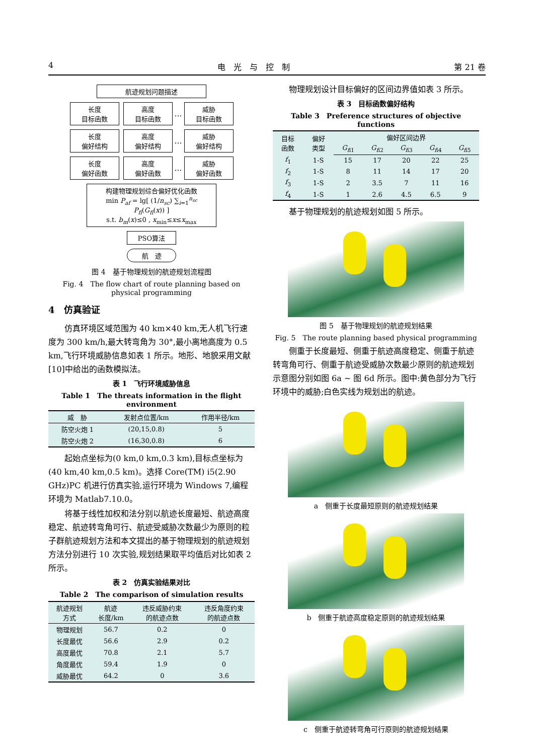4 电　光　与　控　制 第 21 卷
航迹规划问题描述
长度
目标函数 高度
目标函数 … 威胁
目标函数
长度
偏好结构 高度
偏好结构 … 威胁
偏好结构
长度
偏好函数 高度
偏好函数 … 威胁
偏好函数
构建物理规划综合偏好优化函数
min P<sub>af</sub> = lg[ (1/n<sub>sc</sub>) ∑<sub>i=1</sub><sup>n<sub>sc</sub></sup> P<sub>fi</sub>(G<sub>fi</sub>(x)) ]
s.t. b<sub>m</sub>(x)≤0 , x<sub>min</sub>≤x≤x<sub>max</sub>
PSO算法
航　迹
图 4　基于物理规划的航迹规划流程图
Fig. 4　The flow chart of route planning based on physical programming
4　仿真验证
仿真环境区域范围为 40 km×40 km,无人机飞行速度为 300 km/h,最大转弯角为 30°,最小离地高度为 0.5 km,飞行环境威胁信息如表 1 所示。地形、地貌采用文献[10]中给出的函数模拟法。
表 1　飞行环境威胁信息
Table 1　The threats information in the flight environment
| 威 胁 | 发射点位置/km | 作用半径/km |
| --- | --- | --- |
| 防空火炮 1 | (20,15,0.8) | 5 |
| 防空火炮 2 | (16,30,0.8) | 6 |
起始点坐标为(0 km,0 km,0.3 km),目标点坐标为(40 km,40 km,0.5 km)。选择 Core(TM) i5(2.90 GHz)PC 机进行仿真实验,运行环境为 Windows 7,编程环境为 Matlab7.10.0。
将基于线性加权和法分别以航迹长度最短、航迹高度稳定、航迹转弯角可行、航迹受威胁次数最少为原则的粒子群航迹规划方法和本文提出的基于物理规划的航迹规划方法分别进行 10 次实验,规划结果取平均值后对比如表 2 所示。
表 2　仿真实验结果对比
Table 2　The comparison of simulation results
| 航迹规划 方式 | 航迹 长度/km | 违反威胁约束 的航迹点数 | 违反角度约束 的航迹点数 |
| --- | --- | --- | --- |
| 物理规划 | 56.7 | 0.2 | 0 |
| 长度最优 | 56.6 | 2.9 | 0.2 |
| 高度最优 | 70.8 | 2.1 | 5.7 |
| 角度最优 | 59.4 | 1.9 | 0 |
| 威胁最优 | 64.2 | 0 | 3.6 |
物理规划设计目标偏好的区间边界值如表 3 所示。
表 3　目标函数偏好结构
Table 3　Preference structures of objective functions
| 目标 函数 | 偏好 类型 | 偏好区间边界 | | | | |
| --- | --- | --- | --- | --- | --- | --- |
| | | G<sub>fi1</sub> | G<sub>fi2</sub> | G<sub>fi3</sub> | G<sub>fi4</sub> | G<sub>fi5</sub> |
| f<sub>1</sub> | 1-S | 15 | 17 | 20 | 22 | 25 |
| f<sub>2</sub> | 1-S | 8 | 11 | 14 | 17 | 20 |
| f<sub>3</sub> | 1-S | 2 | 3.5 | 7 | 11 | 16 |
| f<sub>4</sub> | 1-S | 1 | 2.6 | 4.5 | 6.5 | 9 |
基于物理规划的航迹规划如图 5 所示。
图 5　基于物理规划的航迹规划结果
Fig. 5　The route planning based physical programming
侧重于长度最短、侧重于航迹高度稳定、侧重于航迹转弯角可行、侧重于航迹受威胁次数最少原则的航迹规划示意图分别如图 6a ~ 图 6d 所示。图中:黄色部分为飞行环境中的威胁;白色实线为规划出的航迹。
a　侧重于长度最短原则的航迹规划结果
b　侧重于航迹高度稳定原则的航迹规划结果
c　侧重于航迹转弯角可行原则的航迹规划结果